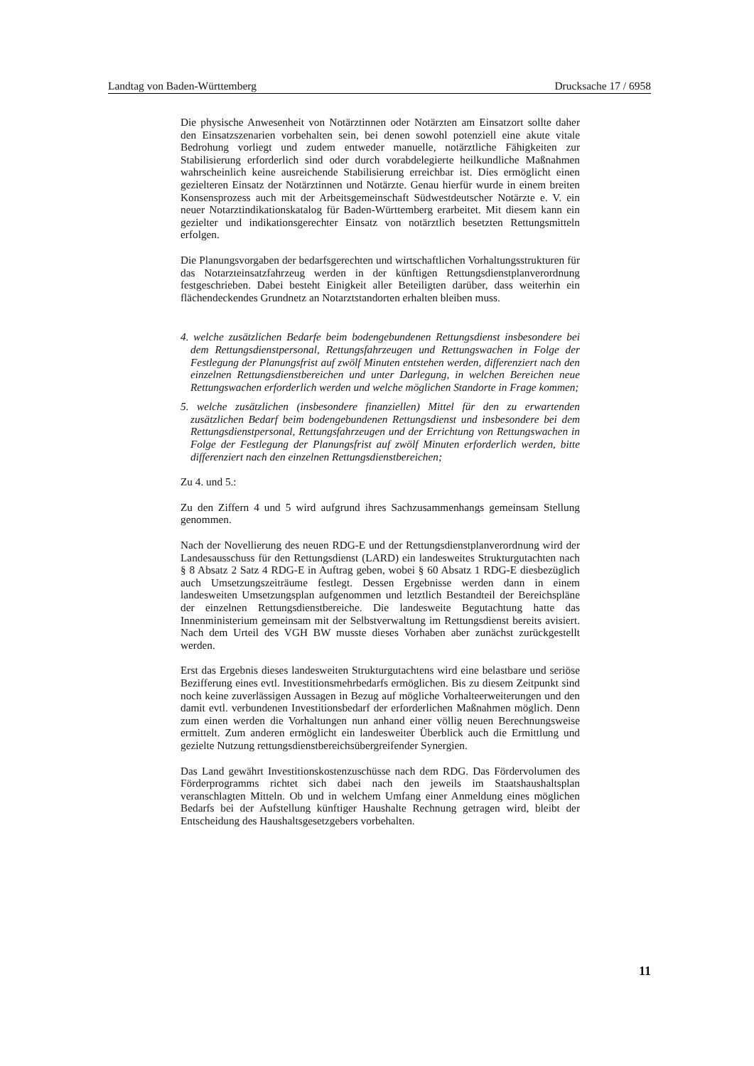Landtag von Baden-Württemberg Drucksache 17 / 6958
Die physische Anwesenheit von Notärztinnen oder Notärzten am Einsatzort sollte daher den Einsatzszenarien vorbehalten sein, bei denen sowohl potenziell eine akute vitale Bedrohung vorliegt und zudem entweder manuelle, notärztliche Fähigkeiten zur Stabilisierung erforderlich sind oder durch vorabdelegierte heilkundliche Maßnahmen wahrscheinlich keine ausreichende Stabilisierung erreichbar ist. Dies ermöglicht einen gezielteren Einsatz der Notärztinnen und Notärzte. Genau hierfür wurde in einem breiten Konsensprozess auch mit der Arbeitsgemeinschaft Südwestdeutscher Notärzte e. V. ein neuer Notarztindikationskatalog für Baden-Württemberg erarbeitet. Mit diesem kann ein gezielter und indikationsgerechter Einsatz von notärztlich besetzten Rettungsmitteln erfolgen.
Die Planungsvorgaben der bedarfsgerechten und wirtschaftlichen Vorhaltungsstrukturen für das Notarzteinsatzfahrzeug werden in der künftigen Rettungsdienstplanverordnung festgeschrieben. Dabei besteht Einigkeit aller Beteiligten darüber, dass weiterhin ein flächendeckendes Grundnetz an Notarztstandorten erhalten bleiben muss.
4. welche zusätzlichen Bedarfe beim bodengebundenen Rettungsdienst insbesondere bei dem Rettungsdienstpersonal, Rettungsfahrzeugen und Rettungswachen in Folge der Festlegung der Planungsfrist auf zwölf Minuten entstehen werden, differenziert nach den einzelnen Rettungsdienstbereichen und unter Darlegung, in welchen Bereichen neue Rettungswachen erforderlich werden und welche möglichen Standorte in Frage kommen;
5. welche zusätzlichen (insbesondere finanziellen) Mittel für den zu erwartenden zusätzlichen Bedarf beim bodengebundenen Rettungsdienst und insbesondere bei dem Rettungsdienstpersonal, Rettungsfahrzeugen und der Errichtung von Rettungswachen in Folge der Festlegung der Planungsfrist auf zwölf Minuten erforderlich werden, bitte differenziert nach den einzelnen Rettungsdienstbereichen;
Zu 4. und 5.:
Zu den Ziffern 4 und 5 wird aufgrund ihres Sachzusammenhangs gemeinsam Stellung genommen.
Nach der Novellierung des neuen RDG-E und der Rettungsdienstplanverordnung wird der Landesausschuss für den Rettungsdienst (LARD) ein landesweites Strukturgutachten nach § 8 Absatz 2 Satz 4 RDG-E in Auftrag geben, wobei § 60 Absatz 1 RDG-E diesbezüglich auch Umsetzungszeiträume festlegt. Dessen Ergebnisse werden dann in einem landesweiten Umsetzungsplan aufgenommen und letztlich Bestandteil der Bereichspläne der einzelnen Rettungsdienstbereiche. Die landesweite Begutachtung hatte das Innenministerium gemeinsam mit der Selbstverwaltung im Rettungsdienst bereits avisiert. Nach dem Urteil des VGH BW musste dieses Vorhaben aber zunächst zurückgestellt werden.
Erst das Ergebnis dieses landesweiten Strukturgutachtens wird eine belastbare und seriöse Bezifferung eines evtl. Investitionsmehrbedarfs ermöglichen. Bis zu diesem Zeitpunkt sind noch keine zuverlässigen Aussagen in Bezug auf mögliche Vorhalteerweiterungen und den damit evtl. verbundenen Investitionsbedarf der erforderlichen Maßnahmen möglich. Denn zum einen werden die Vorhaltungen nun anhand einer völlig neuen Berechnungsweise ermittelt. Zum anderen ermöglicht ein landesweiter Überblick auch die Ermittlung und gezielte Nutzung rettungsdienstbereichsübergreifender Synergien.
Das Land gewährt Investitionskostenzuschüsse nach dem RDG. Das Fördervolumen des Förderprogramms richtet sich dabei nach den jeweils im Staatshaushaltsplan veranschlagten Mitteln. Ob und in welchem Umfang einer Anmeldung eines möglichen Bedarfs bei der Aufstellung künftiger Haushalte Rechnung getragen wird, bleibt der Entscheidung des Haushaltsgesetzgebers vorbehalten.
11